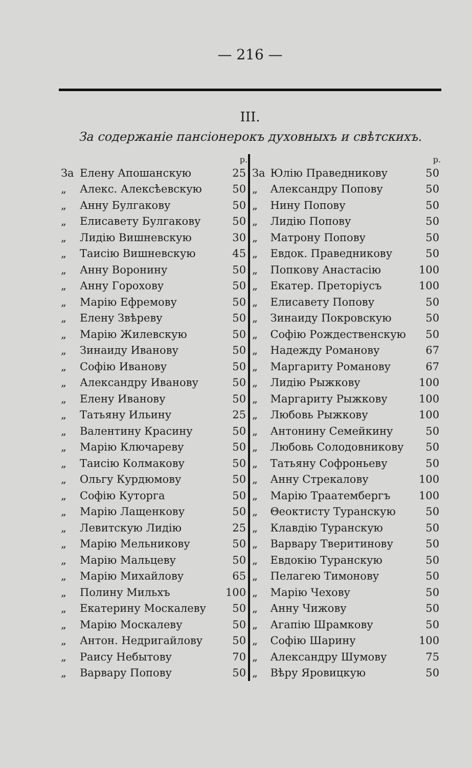— 216 —
III.
За содержаніе пансіонерокъ духовныхъ и свѣтскихъ.
| | | р. |
| --- | --- | --- |
| За | Елену Апошанскую | 25 |
| „ | Алекс. Алексѣевскую | 50 |
| „ | Анну Булгакову | 50 |
| „ | Елисавету Булгакову | 50 |
| „ | Лидію Вишневскую | 30 |
| „ | Таисію Вишневскую | 45 |
| „ | Анну Воронину | 50 |
| „ | Анну Горохову | 50 |
| „ | Марію Ефремову | 50 |
| „ | Елену Звѣреву | 50 |
| „ | Марію Жилевскую | 50 |
| „ | Зинаиду Иванову | 50 |
| „ | Софію Иванову | 50 |
| „ | Александру Иванову | 50 |
| „ | Елену Иванову | 50 |
| „ | Татьяну Ильину | 25 |
| „ | Валентину Красину | 50 |
| „ | Марію Ключареву | 50 |
| „ | Таисію Колмакову | 50 |
| „ | Ольгу Курдюмову | 50 |
| „ | Софію Куторга | 50 |
| „ | Марію Лащенкову | 50 |
| „ | Левитскую Лидію | 25 |
| „ | Марію Мельникову | 50 |
| „ | Марію Мальцеву | 50 |
| „ | Марію Михайлову | 65 |
| „ | Полину Мильхъ | 100 |
| „ | Екатерину Москалеву | 50 |
| „ | Марію Москалеву | 50 |
| „ | Антон. Недригайлову | 50 |
| „ | Раису Небытову | 70 |
| „ | Варвару Попову | 50 |
| | | р. |
| --- | --- | --- |
| За | Юлію Праведникову | 50 |
| „ | Александру Попову | 50 |
| „ | Нину Попову | 50 |
| „ | Лидію Попову | 50 |
| „ | Матрону Попову | 50 |
| „ | Евдок. Праведникову | 50 |
| „ | Попкову Анастасію | 100 |
| „ | Екатер. Преторіусъ | 100 |
| „ | Елисавету Попову | 50 |
| „ | Зинаиду Покровскую | 50 |
| „ | Софію Рождественскую | 50 |
| „ | Надежду Романову | 67 |
| „ | Маргариту Романову | 67 |
| „ | Лидію Рыжкову | 100 |
| „ | Маргариту Рыжкову | 100 |
| „ | Любовь Рыжкову | 100 |
| „ | Антонину Семейкину | 50 |
| „ | Любовь Солодовникову | 50 |
| „ | Татьяну Софроньеву | 50 |
| „ | Анну Стрекалову | 100 |
| „ | Марію Траатембергъ | 100 |
| „ | Θеоктисту Туранскую | 50 |
| „ | Клавдію Туранскую | 50 |
| „ | Варвару Тверитинову | 50 |
| „ | Евдокію Туранскую | 50 |
| „ | Пелагею Тимонову | 50 |
| „ | Марію Чехову | 50 |
| „ | Анну Чижову | 50 |
| „ | Агапію Шрамкову | 50 |
| „ | Софію Шарину | 100 |
| „ | Александру Шумову | 75 |
| „ | Вѣру Яровицкую | 50 |